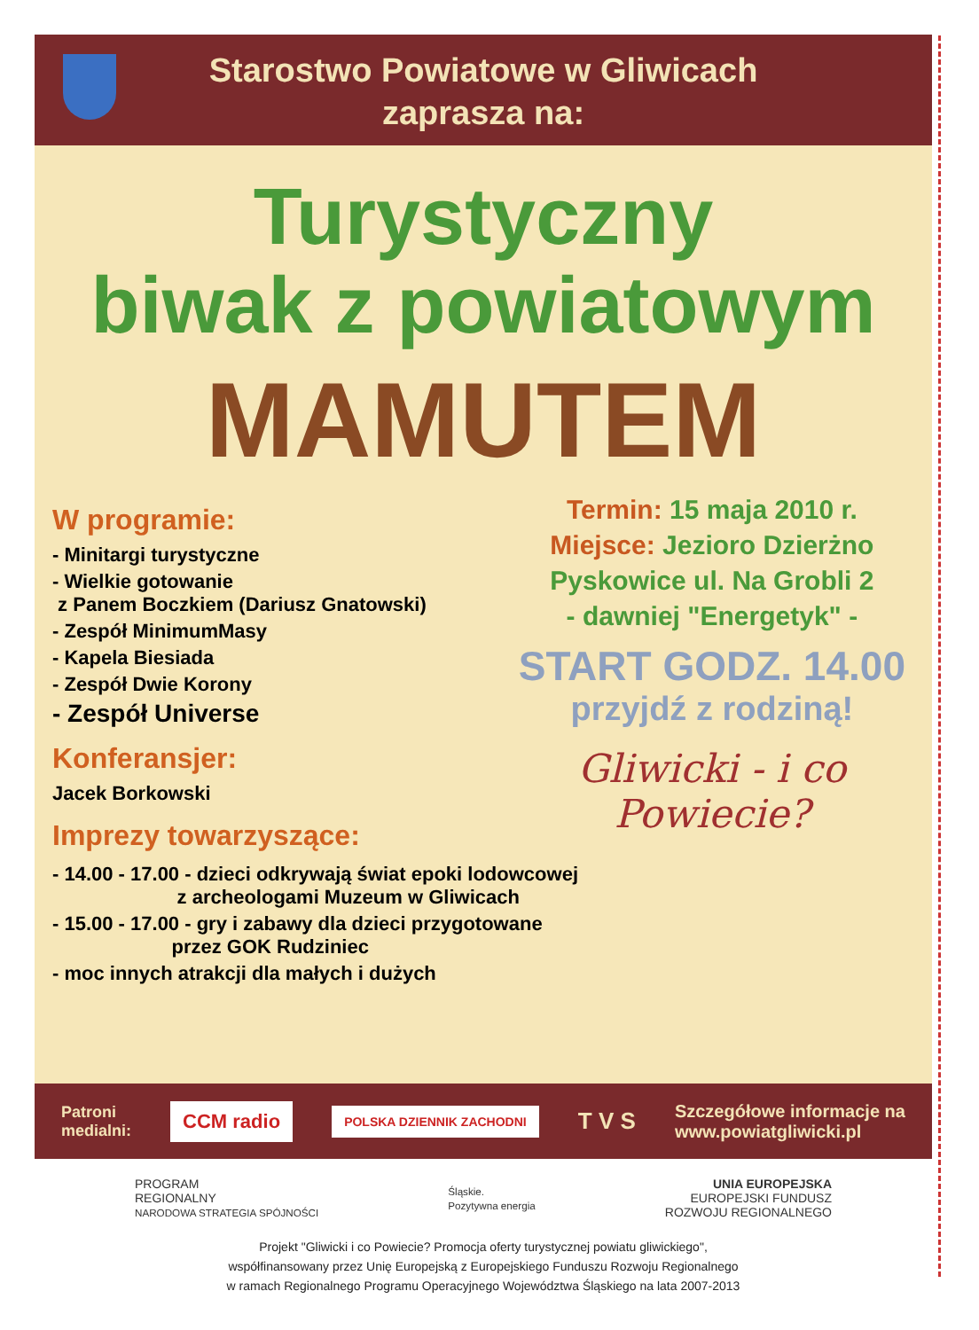Starostwo Powiatowe w Gliwicach
zaprasza na:
Turystyczny
biwak z powiatowym
MAMUTEM
W programie:
- Minitargi turystyczne
- Wielkie gotowanie
z Panem Boczkiem (Dariusz Gnatowski)
- Zespół MinimumMasy
- Kapela Biesiada
- Zespół Dwie Korony
- Zespół Universe
Konferansjer:
Jacek Borkowski
Imprezy towarzyszące:
Termin: 15 maja 2010 r.
Miejsce: Jezioro Dzierżno
Pyskowice ul. Na Grobli 2
- dawniej "Energetyk" -
START GODZ. 14.00
przyjdź z rodziną!
Gliwicki - i co Powiecie?
- 14.00 - 17.00 - dzieci odkrywają świat epoki lodowcowej
z archeologami Muzeum w Gliwicach
- 15.00 - 17.00 - gry i zabawy dla dzieci przygotowane
przez GOK Rudziniec
- moc innych atrakcji dla małych i dużych
Patroni
medialni:
CCM radio
POLSKA DZIENNIK ZACHODNI
T V S
Szczegółowe informacje na
www.powiatgliwicki.pl
PROGRAM
REGIONALNY
NARODOWA STRATEGIA SPÓJNOŚCI
Śląskie.
Pozytywna energia
UNIA EUROPEJSKA
EUROPEJSKI FUNDUSZ
ROZWOJU REGIONALNEGO
Projekt "Gliwicki i co Powiecie? Promocja oferty turystycznej powiatu gliwickiego",
współfinansowany przez Unię Europejską z Europejskiego Funduszu Rozwoju Regionalnego
w ramach Regionalnego Programu Operacyjnego Województwa Śląskiego na lata 2007-2013